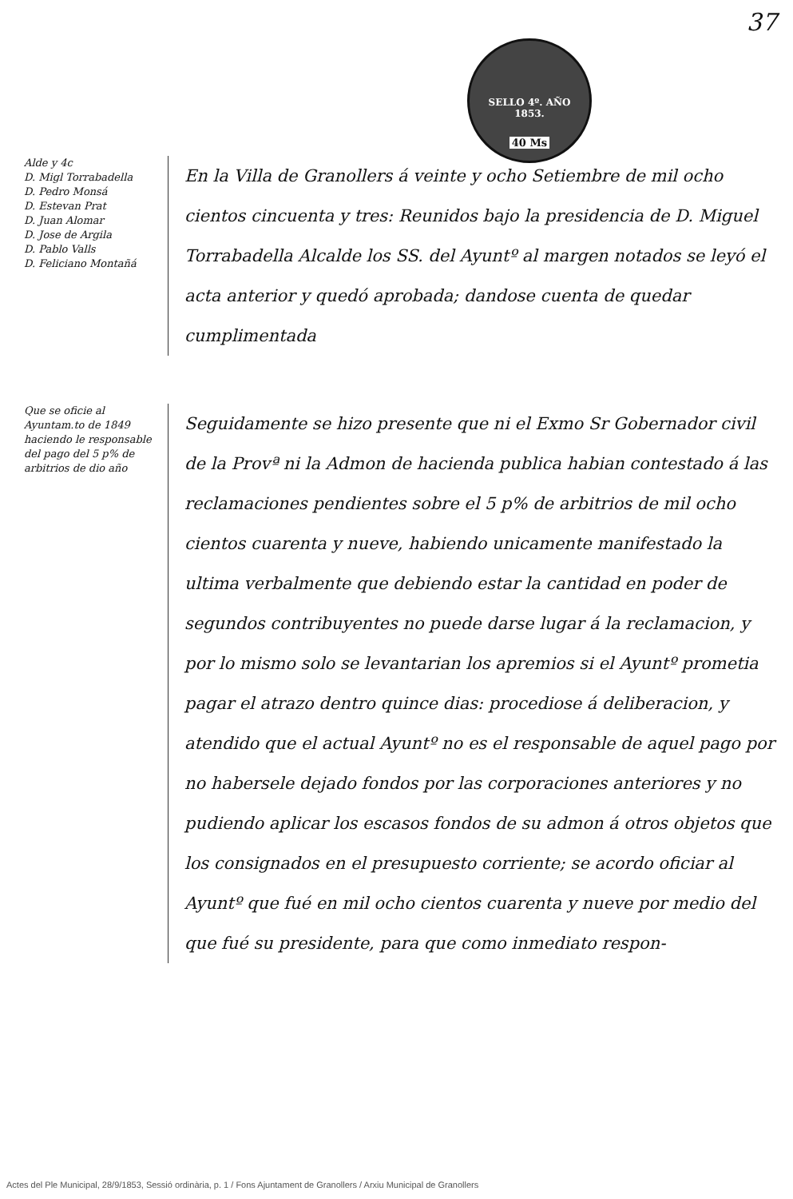37
SELLO 4º. AÑO 1853.
40 Ms
Alde y 4c
D. Migl Torrabadella
D. Pedro Monsá
D. Estevan Prat
D. Juan Alomar
D. Jose de Argila
D. Pablo Valls
D. Feliciano Montañá
En la Villa de Granollers á veinte y ocho Setiembre de mil ocho cientos cincuenta y tres: Reunidos bajo la presidencia de D. Miguel Torrabadella Alcalde los SS. del Ayuntº al margen notados se leyó el acta anterior y quedó aprobada; dandose cuenta de quedar cumplimentada
Que se oficie al Ayuntam.to de 1849 haciendo le responsable del pago del 5 p% de arbitrios de dio año
Seguidamente se hizo presente que ni el Exmo Sr Gobernador civil de la Provª ni la Admon de hacienda publica habian contestado á las reclamaciones pendientes sobre el 5 p% de arbitrios de mil ocho cientos cuarenta y nueve, habiendo unicamente manifestado la ultima verbalmente que debiendo estar la cantidad en poder de segundos contribuyentes no puede darse lugar á la reclamacion, y por lo mismo solo se levantarian los apremios si el Ayuntº prometia pagar el atrazo dentro quince dias: procediose á deliberacion, y atendido que el actual Ayuntº no es el responsable de aquel pago por no habersele dejado fondos por las corporaciones anteriores y no pudiendo aplicar los escasos fondos de su admon á otros objetos que los consignados en el presupuesto corriente; se acordo oficiar al Ayuntº que fué en mil ocho cientos cuarenta y nueve por medio del que fué su presidente, para que como inmediato respon-
Actes del Ple Municipal, 28/9/1853, Sessió ordinària, p. 1 / Fons Ajuntament de Granollers / Arxiu Municipal de Granollers